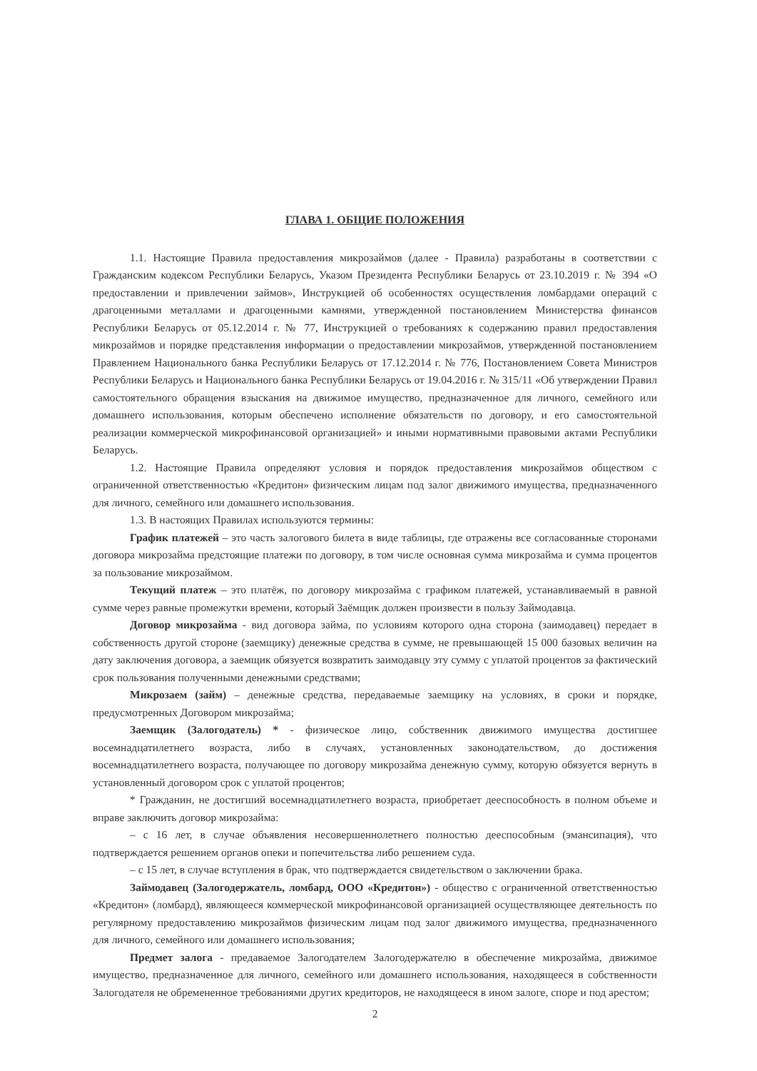ГЛАВА 1. ОБЩИЕ ПОЛОЖЕНИЯ
1.1. Настоящие Правила предоставления микрозаймов (далее - Правила) разработаны в соответствии с Гражданским кодексом Республики Беларусь, Указом Президента Республики Беларусь от 23.10.2019 г. № 394 «О предоставлении и привлечении займов», Инструкцией об особенностях осуществления ломбардами операций с драгоценными металлами и драгоценными камнями, утвержденной постановлением Министерства финансов Республики Беларусь от 05.12.2014 г. № 77, Инструкцией о требованиях к содержанию правил предоставления микрозаймов и порядке представления информации о предоставлении микрозаймов, утвержденной постановлением Правлением Национального банка Республики Беларусь от 17.12.2014 г. № 776, Постановлением Совета Министров Республики Беларусь и Национального банка Республики Беларусь от 19.04.2016 г. № 315/11 «Об утверждении Правил самостоятельного обращения взыскания на движимое имущество, предназначенное для личного, семейного или домашнего использования, которым обеспечено исполнение обязательств по договору, и его самостоятельной реализации коммерческой микрофинансовой организацией» и иными нормативными правовыми актами Республики Беларусь.
1.2. Настоящие Правила определяют условия и порядок предоставления микрозаймов обществом с ограниченной ответственностью «Кредитон» физическим лицам под залог движимого имущества, предназначенного для личного, семейного или домашнего использования.
1.3. В настоящих Правилах используются термины:
График платежей – это часть залогового билета в виде таблицы, где отражены все согласованные сторонами договора микрозайма предстоящие платежи по договору, в том числе основная сумма микрозайма и сумма процентов за пользование микрозаймом.
Текущий платеж – это платёж, по договору микрозайма с графиком платежей, устанавливаемый в равной сумме через равные промежутки времени, который Заёмщик должен произвести в пользу Займодавца.
Договор микрозайма - вид договора займа, по условиям которого одна сторона (заимодавец) передает в собственность другой стороне (заемщику) денежные средства в сумме, не превышающей 15 000 базовых величин на дату заключения договора, а заемщик обязуется возвратить заимодавцу эту сумму с уплатой процентов за фактический срок пользования полученными денежными средствами;
Микрозаем (займ) – денежные средства, передаваемые заемщику на условиях, в сроки и порядке, предусмотренных Договором микрозайма;
Заемщик (Залогодатель) * - физическое лицо, собственник движимого имущества достигшее восемнадцатилетнего возраста, либо в случаях, установленных законодательством, до достижения восемнадцатилетнего возраста, получающее по договору микрозайма денежную сумму, которую обязуется вернуть в установленный договором срок с уплатой процентов;
* Гражданин, не достигший восемнадцатилетнего возраста, приобретает дееспособность в полном объеме и вправе заключить договор микрозайма:
– с 16 лет, в случае объявления несовершеннолетнего полностью дееспособным (эмансипация), что подтверждается решением органов опеки и попечительства либо решением суда.
– с 15 лет, в случае вступления в брак, что подтверждается свидетельством о заключении брака.
Займодавец (Залогодержатель, ломбард, ООО «Кредитон») - общество с ограниченной ответственностью «Кредитон» (ломбард), являющееся коммерческой микрофинансовой организацией осуществляющее деятельность по регулярному предоставлению микрозаймов физическим лицам под залог движимого имущества, предназначенного для личного, семейного или домашнего использования;
Предмет залога - предаваемое Залогодателем Залогодержателю в обеспечение микрозайма, движимое имущество, предназначенное для личного, семейного или домашнего использования, находящееся в собственности Залогодателя не обремененное требованиями других кредиторов, не находящееся в ином залоге, споре и под арестом;
2